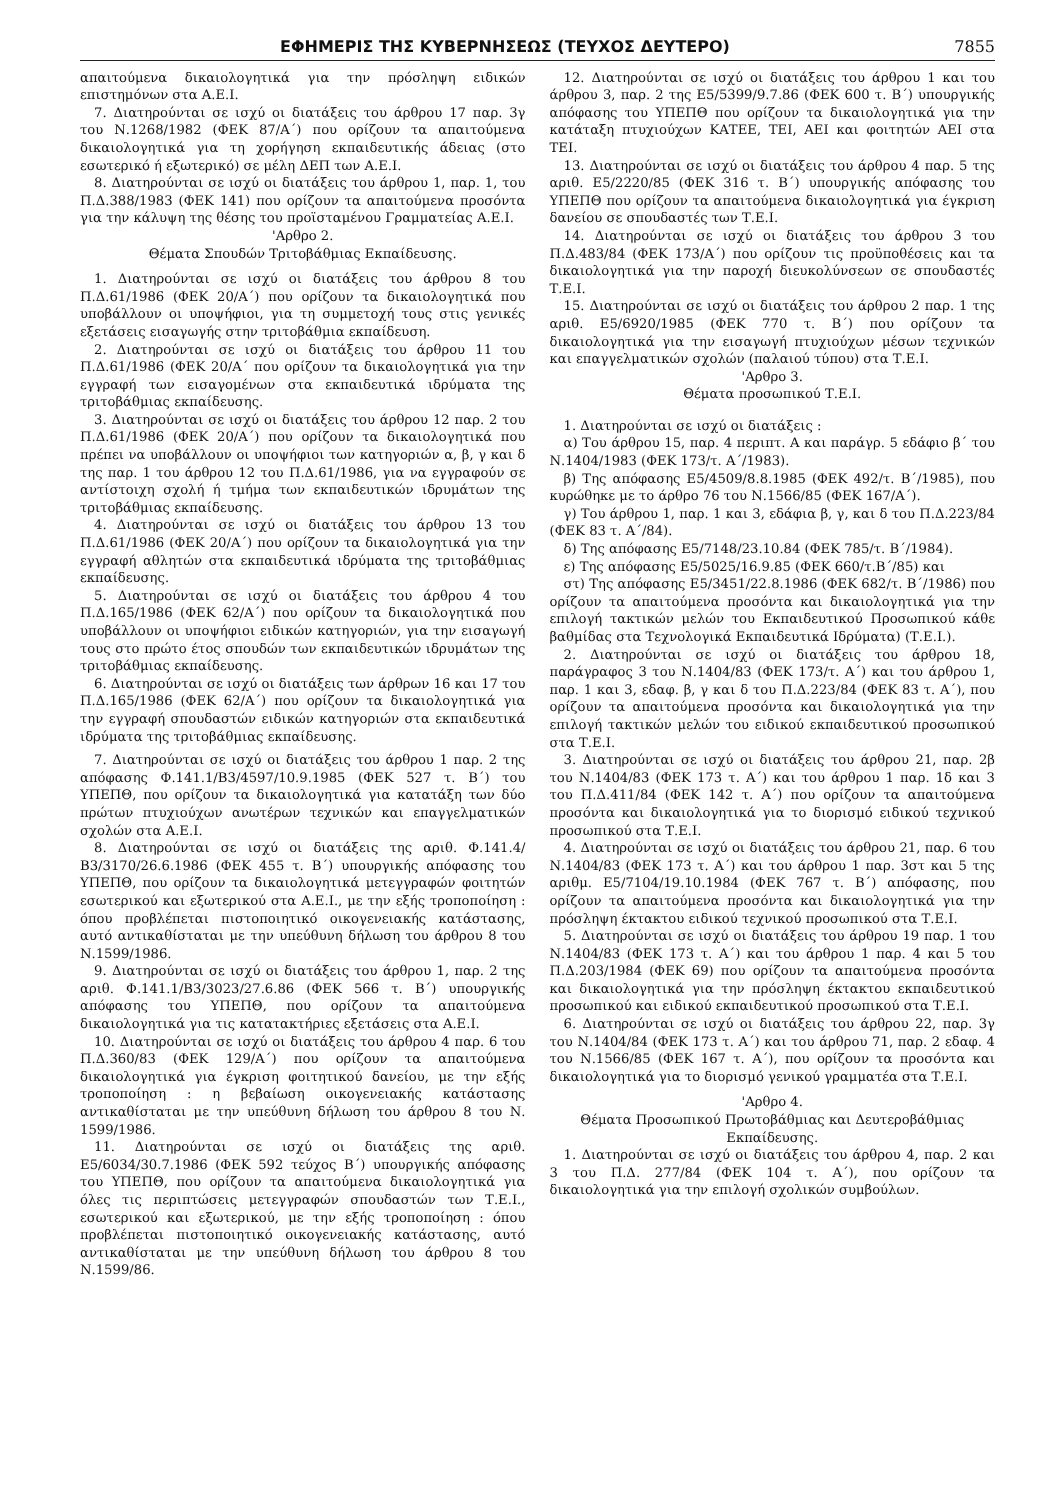ΕΦΗΜΕΡΙΣ ΤΗΣ ΚΥΒΕΡΝΗΣΕΩΣ (ΤΕΥΧΟΣ ΔΕΥΤΕΡΟ) 7855
απαιτούμενα δικαιολογητικά για την πρόσληψη ειδικών επιστημόνων στα Α.Ε.Ι.
7. Διατηρούνται σε ισχύ οι διατάξεις του άρθρου 17 παρ. 3γ του Ν.1268/1982 (ΦΕΚ 87/Α΄) που ορίζουν τα απαιτούμενα δικαιολογητικά για τη χορήγηση εκπαιδευτικής άδειας (στο εσωτερικό ή εξωτερικό) σε μέλη ΔΕΠ των Α.Ε.Ι.
8. Διατηρούνται σε ισχύ οι διατάξεις του άρθρου 1, παρ. 1, του Π.Δ.388/1983 (ΦΕΚ 141) που ορίζουν τα απαιτούμενα προσόντα για την κάλυψη της θέσης του προϊσταμένου Γραμματείας Α.Ε.Ι.
'Αρθρο 2.
Θέματα Σπουδών Τριτοβάθμιας Εκπαίδευσης.
1. Διατηρούνται σε ισχύ οι διατάξεις του άρθρου 8 του Π.Δ.61/1986 (ΦΕΚ 20/Α΄) που ορίζουν τα δικαιολογητικά που υποβάλλουν οι υποψήφιοι, για τη συμμετοχή τους στις γενικές εξετάσεις εισαγωγής στην τριτοβάθμια εκπαίδευση.
2. Διατηρούνται σε ισχύ οι διατάξεις του άρθρου 11 του Π.Δ.61/1986 (ΦΕΚ 20/Α΄ που ορίζουν τα δικαιολογητικά για την εγγραφή των εισαγομένων στα εκπαιδευτικά ιδρύματα της τριτοβάθμιας εκπαίδευσης.
3. Διατηρούνται σε ισχύ οι διατάξεις του άρθρου 12 παρ. 2 του Π.Δ.61/1986 (ΦΕΚ 20/Α΄) που ορίζουν τα δικαιολογητικά που πρέπει να υποβάλλουν οι υποψήφιοι των κατηγοριών α, β, γ και δ της παρ. 1 του άρθρου 12 του Π.Δ.61/1986, για να εγγραφούν σε αντίστοιχη σχολή ή τμήμα των εκπαιδευτικών ιδρυμάτων της τριτοβάθμιας εκπαίδευσης.
4. Διατηρούνται σε ισχύ οι διατάξεις του άρθρου 13 του Π.Δ.61/1986 (ΦΕΚ 20/Α΄) που ορίζουν τα δικαιολογητικά για την εγγραφή αθλητών στα εκπαιδευτικά ιδρύματα της τριτοβάθμιας εκπαίδευσης.
5. Διατηρούνται σε ισχύ οι διατάξεις του άρθρου 4 του Π.Δ.165/1986 (ΦΕΚ 62/Α΄) που ορίζουν τα δικαιολογητικά που υποβάλλουν οι υποψήφιοι ειδικών κατηγοριών, για την εισαγωγή τους στο πρώτο έτος σπουδών των εκπαιδευτικών ιδρυμάτων της τριτοβάθμιας εκπαίδευσης.
6. Διατηρούνται σε ισχύ οι διατάξεις των άρθρων 16 και 17 του Π.Δ.165/1986 (ΦΕΚ 62/Α΄) που ορίζουν τα δικαιολογητικά για την εγγραφή σπουδαστών ειδικών κατηγοριών στα εκπαιδευτικά ιδρύματα της τριτοβάθμιας εκπαίδευσης.
7. Διατηρούνται σε ισχύ οι διατάξεις του άρθρου 1 παρ. 2 της απόφασης Φ.141.1/Β3/4597/10.9.1985 (ΦΕΚ 527 τ. Β΄) του ΥΠΕΠΘ, που ορίζουν τα δικαιολογητικά για κατατάξη των δύο πρώτων πτυχιούχων ανωτέρων τεχνικών και επαγγελματικών σχολών στα Α.Ε.Ι.
8. Διατηρούνται σε ισχύ οι διατάξεις της αριθ. Φ.141.4/Β3/3170/26.6.1986 (ΦΕΚ 455 τ. Β΄) υπουργικής απόφασης του ΥΠΕΠΘ, που ορίζουν τα δικαιολογητικά μετεγγραφών φοιτητών εσωτερικού και εξωτερικού στα Α.Ε.Ι., με την εξής τροποποίηση : όπου προβλέπεται πιστοποιητικό οικογενειακής κατάστασης, αυτό αντικαθίσταται με την υπεύθυνη δήλωση του άρθρου 8 του Ν.1599/1986.
9. Διατηρούνται σε ισχύ οι διατάξεις του άρθρου 1, παρ. 2 της αριθ. Φ.141.1/Β3/3023/27.6.86 (ΦΕΚ 566 τ. Β΄) υπουργικής απόφασης του ΥΠΕΠΘ, που ορίζουν τα απαιτούμενα δικαιολογητικά για τις κατατακτήριες εξετάσεις στα Α.Ε.Ι.
10. Διατηρούνται σε ισχύ οι διατάξεις του άρθρου 4 παρ. 6 του Π.Δ.360/83 (ΦΕΚ 129/Α΄) που ορίζουν τα απαιτούμενα δικαιολογητικά για έγκριση φοιτητικού δανείου, με την εξής τροποποίηση : η βεβαίωση οικογενειακής κατάστασης αντικαθίσταται με την υπεύθυνη δήλωση του άρθρου 8 του Ν. 1599/1986.
11. Διατηρούνται σε ισχύ οι διατάξεις της αριθ. Ε5/6034/30.7.1986 (ΦΕΚ 592 τεύχος Β΄) υπουργικής απόφασης του ΥΠΕΠΘ, που ορίζουν τα απαιτούμενα δικαιολογητικά για όλες τις περιπτώσεις μετεγγραφών σπουδαστών των Τ.Ε.Ι., εσωτερικού και εξωτερικού, με την εξής τροποποίηση : όπου προβλέπεται πιστοποιητικό οικογενειακής κατάστασης, αυτό αντικαθίσταται με την υπεύθυνη δήλωση του άρθρου 8 του Ν.1599/86.
12. Διατηρούνται σε ισχύ οι διατάξεις του άρθρου 1 και του άρθρου 3, παρ. 2 της Ε5/5399/9.7.86 (ΦΕΚ 600 τ. Β΄) υπουργικής απόφασης του ΥΠΕΠΘ που ορίζουν τα δικαιολογητικά για την κατάταξη πτυχιούχων ΚΑΤΕΕ, ΤΕΙ, ΑΕΙ και φοιτητών ΑΕΙ στα ΤΕΙ.
13. Διατηρούνται σε ισχύ οι διατάξεις του άρθρου 4 παρ. 5 της αριθ. Ε5/2220/85 (ΦΕΚ 316 τ. Β΄) υπουργικής απόφασης του ΥΠΕΠΘ που ορίζουν τα απαιτούμενα δικαιολογητικά για έγκριση δανείου σε σπουδαστές των Τ.Ε.Ι.
14. Διατηρούνται σε ισχύ οι διατάξεις του άρθρου 3 του Π.Δ.483/84 (ΦΕΚ 173/Α΄) που ορίζουν τις προϋποθέσεις και τα δικαιολογητικά για την παροχή διευκολύνσεων σε σπουδαστές Τ.Ε.Ι.
15. Διατηρούνται σε ισχύ οι διατάξεις του άρθρου 2 παρ. 1 της αριθ. Ε5/6920/1985 (ΦΕΚ 770 τ. Β΄) που ορίζουν τα δικαιολογητικά για την εισαγωγή πτυχιούχων μέσων τεχνικών και επαγγελματικών σχολών (παλαιού τύπου) στα Τ.Ε.Ι.
'Αρθρο 3.
Θέματα προσωπικού Τ.Ε.Ι.
1. Διατηρούνται σε ισχύ οι διατάξεις :
α) Του άρθρου 15, παρ. 4 περιπτ. Α και παράγρ. 5 εδάφιο β΄ του Ν.1404/1983 (ΦΕΚ 173/τ. Α΄/1983).
β) Της απόφασης Ε5/4509/8.8.1985 (ΦΕΚ 492/τ. Β΄/1985), που κυρώθηκε με το άρθρο 76 του Ν.1566/85 (ΦΕΚ 167/Α΄).
γ) Του άρθρου 1, παρ. 1 και 3, εδάφια β, γ, και δ του Π.Δ.223/84 (ΦΕΚ 83 τ. Α΄/84).
δ) Της απόφασης Ε5/7148/23.10.84 (ΦΕΚ 785/τ. Β΄/1984).
ε) Της απόφασης Ε5/5025/16.9.85 (ΦΕΚ 660/τ.Β΄/85) και
στ) Της απόφασης Ε5/3451/22.8.1986 (ΦΕΚ 682/τ. Β΄/1986) που ορίζουν τα απαιτούμενα προσόντα και δικαιολογητικά για την επιλογή τακτικών μελών του Εκπαιδευτικού Προσωπικού κάθε βαθμίδας στα Τεχνολογικά Εκπαιδευτικά Ιδρύματα) (Τ.Ε.Ι.).
2. Διατηρούνται σε ισχύ οι διατάξεις του άρθρου 18, παράγραφος 3 του Ν.1404/83 (ΦΕΚ 173/τ. Α΄) και του άρθρου 1, παρ. 1 και 3, εδαφ. β, γ και δ του Π.Δ.223/84 (ΦΕΚ 83 τ. Α΄), που ορίζουν τα απαιτούμενα προσόντα και δικαιολογητικά για την επιλογή τακτικών μελών του ειδικού εκπαιδευτικού προσωπικού στα Τ.Ε.Ι.
3. Διατηρούνται σε ισχύ οι διατάξεις του άρθρου 21, παρ. 2β του Ν.1404/83 (ΦΕΚ 173 τ. Α΄) και του άρθρου 1 παρ. 1δ και 3 του Π.Δ.411/84 (ΦΕΚ 142 τ. Α΄) που ορίζουν τα απαιτούμενα προσόντα και δικαιολογητικά για το διορισμό ειδικού τεχνικού προσωπικού στα Τ.Ε.Ι.
4. Διατηρούνται σε ισχύ οι διατάξεις του άρθρου 21, παρ. 6 του Ν.1404/83 (ΦΕΚ 173 τ. Α΄) και του άρθρου 1 παρ. 3στ και 5 της αριθμ. Ε5/7104/19.10.1984 (ΦΕΚ 767 τ. Β΄) απόφασης, που ορίζουν τα απαιτούμενα προσόντα και δικαιολογητικά για την πρόσληψη έκτακτου ειδικού τεχνικού προσωπικού στα Τ.Ε.Ι.
5. Διατηρούνται σε ισχύ οι διατάξεις του άρθρου 19 παρ. 1 του Ν.1404/83 (ΦΕΚ 173 τ. Α΄) και του άρθρου 1 παρ. 4 και 5 του Π.Δ.203/1984 (ΦΕΚ 69) που ορίζουν τα απαιτούμενα προσόντα και δικαιολογητικά για την πρόσληψη έκτακτου εκπαιδευτικού προσωπικού και ειδικού εκπαιδευτικού προσωπικού στα Τ.Ε.Ι.
6. Διατηρούνται σε ισχύ οι διατάξεις του άρθρου 22, παρ. 3γ του Ν.1404/84 (ΦΕΚ 173 τ. Α΄) και του άρθρου 71, παρ. 2 εδαφ. 4 του Ν.1566/85 (ΦΕΚ 167 τ. Α΄), που ορίζουν τα προσόντα και δικαιολογητικά για το διορισμό γενικού γραμματέα στα Τ.Ε.Ι.
'Αρθρο 4.
Θέματα Προσωπικού Πρωτοβάθμιας και Δευτεροβάθμιας Εκπαίδευσης.
1. Διατηρούνται σε ισχύ οι διατάξεις του άρθρου 4, παρ. 2 και 3 του Π.Δ. 277/84 (ΦΕΚ 104 τ. Α΄), που ορίζουν τα δικαιολογητικά για την επιλογή σχολικών συμβούλων.